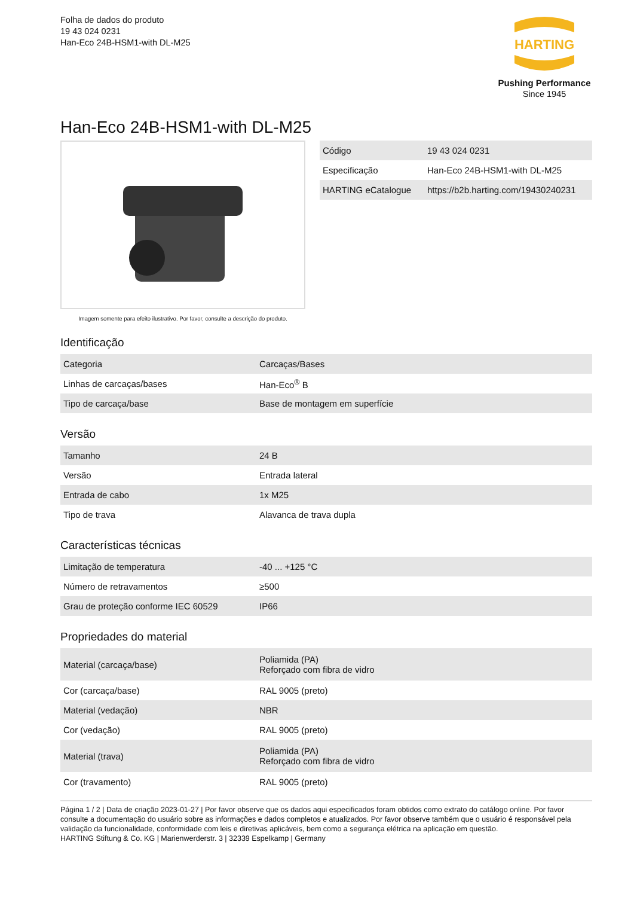Folha de dados do produto
19 43 024 0231
Han-Eco 24B-HSM1-with DL-M25
HARTING
Pushing Performance
Since 1945
Han-Eco 24B-HSM1-with DL-M25
Imagem somente para efeito ilustrativo. Por favor, consulte a descrição do produto.
| Código | 19 43 024 0231 |
| Especificação | Han-Eco 24B-HSM1-with DL-M25 |
| HARTING eCatalogue | https://b2b.harting.com/19430240231 |
Identificação
| Categoria | Carcaças/Bases |
| Linhas de carcaças/bases | Han-Eco<sup>®</sup> B |
| Tipo de carcaça/base | Base de montagem em superfície |
Versão
| Tamanho | 24 B |
| Versão | Entrada lateral |
| Entrada de cabo | 1x M25 |
| Tipo de trava | Alavanca de trava dupla |
Características técnicas
| Limitação de temperatura | -40 ... +125 °C |
| Número de retravamentos | ≥500 |
| Grau de proteção conforme IEC 60529 | IP66 |
Propriedades do material
| Material (carcaça/base) | Poliamida (PA) Reforçado com fibra de vidro |
| Cor (carcaça/base) | RAL 9005 (preto) |
| Material (vedação) | NBR |
| Cor (vedação) | RAL 9005 (preto) |
| Material (trava) | Poliamida (PA) Reforçado com fibra de vidro |
| Cor (travamento) | RAL 9005 (preto) |
Página 1 / 2 | Data de criação 2023-01-27 | Por favor observe que os dados aqui especificados foram obtidos como extrato do catálogo online. Por favor consulte a documentação do usuário sobre as informações e dados completos e atualizados. Por favor observe também que o usuário é responsável pela validação da funcionalidade, conformidade com leis e diretivas aplicáveis, bem como a segurança elétrica na aplicação em questão.
HARTING Stiftung & Co. KG | Marienwerderstr. 3 | 32339 Espelkamp | Germany